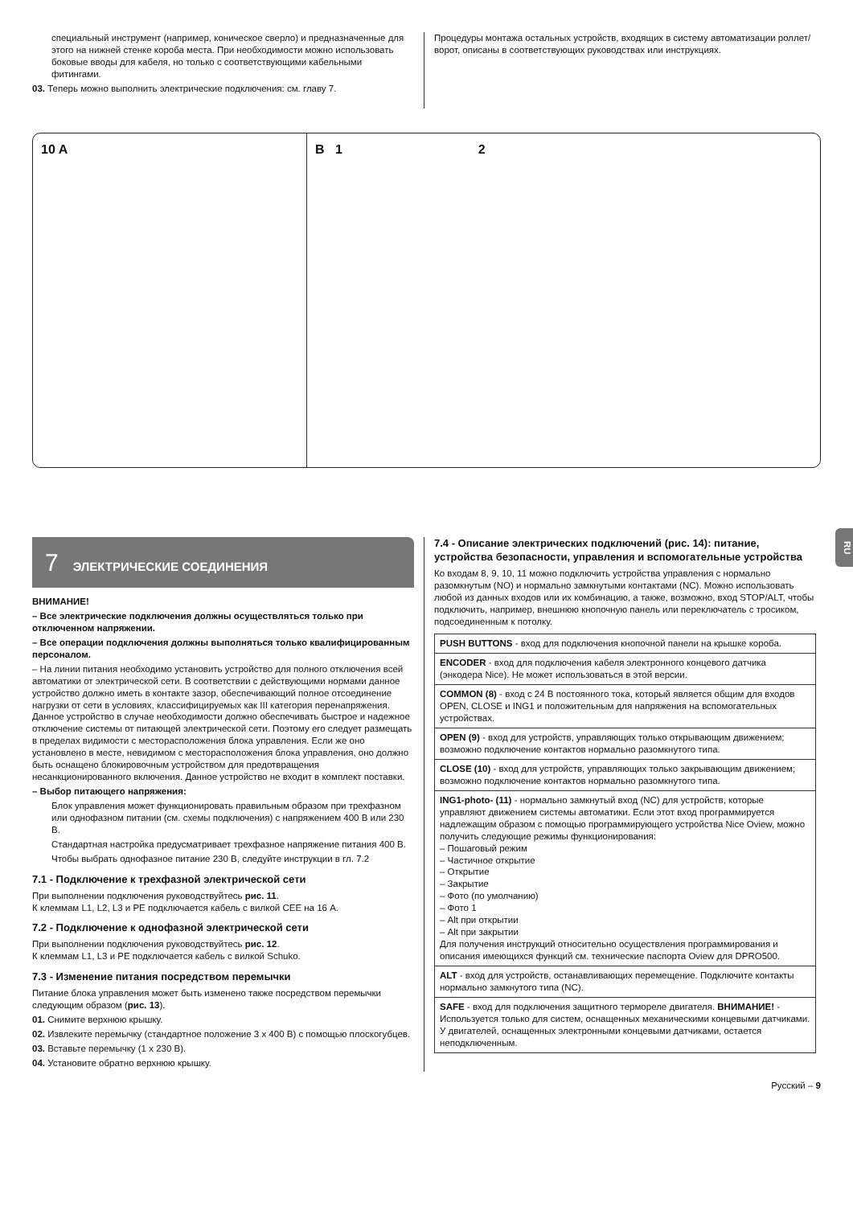специальный инструмент (например, коническое сверло) и предназначенные для этого на нижней стенке короба места. При необходимости можно использовать боковые вводы для кабеля, но только с соответствующими кабельными фитингами.
03. Теперь можно выполнить электрические подключения: см. главу 7.
Процедуры монтажа остальных устройств, входящих в систему автоматизации роллет/ворот, описаны в соответствующих руководствах или инструкциях.
10 A B 1 2
RU
7 ЭЛЕКТРИЧЕСКИЕ СОЕДИНЕНИЯ
ВНИМАНИЕ!
– Все электрические подключения должны осуществляться только при отключенном напряжении.
– Все операции подключения должны выполняться только квалифицированным персоналом.
– На линии питания необходимо установить устройство для полного отключения всей автоматики от электрической сети. В соответствии с действующими нормами данное устройство должно иметь в контакте зазор, обеспечивающий полное отсоединение нагрузки от сети в условиях, классифицируемых как III категория перенапряжения. Данное устройство в случае необходимости должно обеспечивать быстрое и надежное отключение системы от питающей электрической сети. Поэтому его следует размещать в пределах видимости с месторасположения блока управления. Если же оно установлено в месте, невидимом с месторасположения блока управления, оно должно быть оснащено блокировочным устройством для предотвращения несанкционированного включения. Данное устройство не входит в комплект поставки.
– Выбор питающего напряжения:
Блок управления может функционировать правильным образом при трехфазном или однофазном питании (см. схемы подключения) с напряжением 400 В или 230 В.
Стандартная настройка предусматривает трехфазное напряжение питания 400 В.
Чтобы выбрать однофазное питание 230 В, следуйте инструкции в гл. 7.2
7.1 - Подключение к трехфазной электрической сети
При выполнении подключения руководствуйтесь рис. 11.
К клеммам L1, L2, L3 и PE подключается кабель с вилкой CEE на 16 А.
7.2 - Подключение к однофазной электрической сети
При выполнении подключения руководствуйтесь рис. 12.
К клеммам L1, L3 и PE подключается кабель с вилкой Schuko.
7.3 - Изменение питания посредством перемычки
Питание блока управления может быть изменено также посредством перемычки следующим образом (рис. 13).
01. Снимите верхнюю крышку.
02. Извлеките перемычку (стандартное положение 3 x 400 В) с помощью плоскогубцев.
03. Вставьте перемычку (1 x 230 В).
04. Установите обратно верхнюю крышку.
7.4 - Описание электрических подключений (рис. 14): питание, устройства безопасности, управления и вспомогательные устройства
Ко входам 8, 9, 10, 11 можно подключить устройства управления с нормально разомкнутым (NO) и нормально замкнутыми контактами (NC). Можно использовать любой из данных входов или их комбинацию, а также, возможно, вход STOP/ALT, чтобы подключить, например, внешнюю кнопочную панель или переключатель с тросиком, подсоединенным к потолку.
| PUSH BUTTONS - вход для подключения кнопочной панели на крышке короба. |
| ENCODER - вход для подключения кабеля электронного концевого датчика (энкодера Nice). Не может использоваться в этой версии. |
| COMMON (8) - вход с 24 В постоянного тока, который является общим для входов OPEN, CLOSE и ING1 и положительным для напряжения на вспомогательных устройствах. |
| OPEN (9) - вход для устройств, управляющих только открывающим движением; возможно подключение контактов нормально разомкнутого типа. |
| CLOSE (10) - вход для устройств, управляющих только закрывающим движением; возможно подключение контактов нормально разомкнутого типа. |
| ING1-photo- (11) - нормально замкнутый вход (NC) для устройств, которые управляют движением системы автоматики. Если этот вход программируется надлежащим образом с помощью программирующего устройства Nice Oview, можно получить следующие режимы функционирования: – Пошаговый режим – Частичное открытие – Открытие – Закрытие – Фото (по умолчанию) – Фото 1 – Alt при открытии – Alt при закрытии Для получения инструкций относительно осуществления программирования и описания имеющихся функций см. технические паспорта Oview для DPRO500. |
| ALT - вход для устройств, останавливающих перемещение. Подключите контакты нормально замкнутого типа (NC). |
| SAFE - вход для подключения защитного термореле двигателя. ВНИМАНИЕ! - Используется только для систем, оснащенных механическими концевыми датчиками. У двигателей, оснащенных электронными концевыми датчиками, остается неподключенным. |
Русский – 9